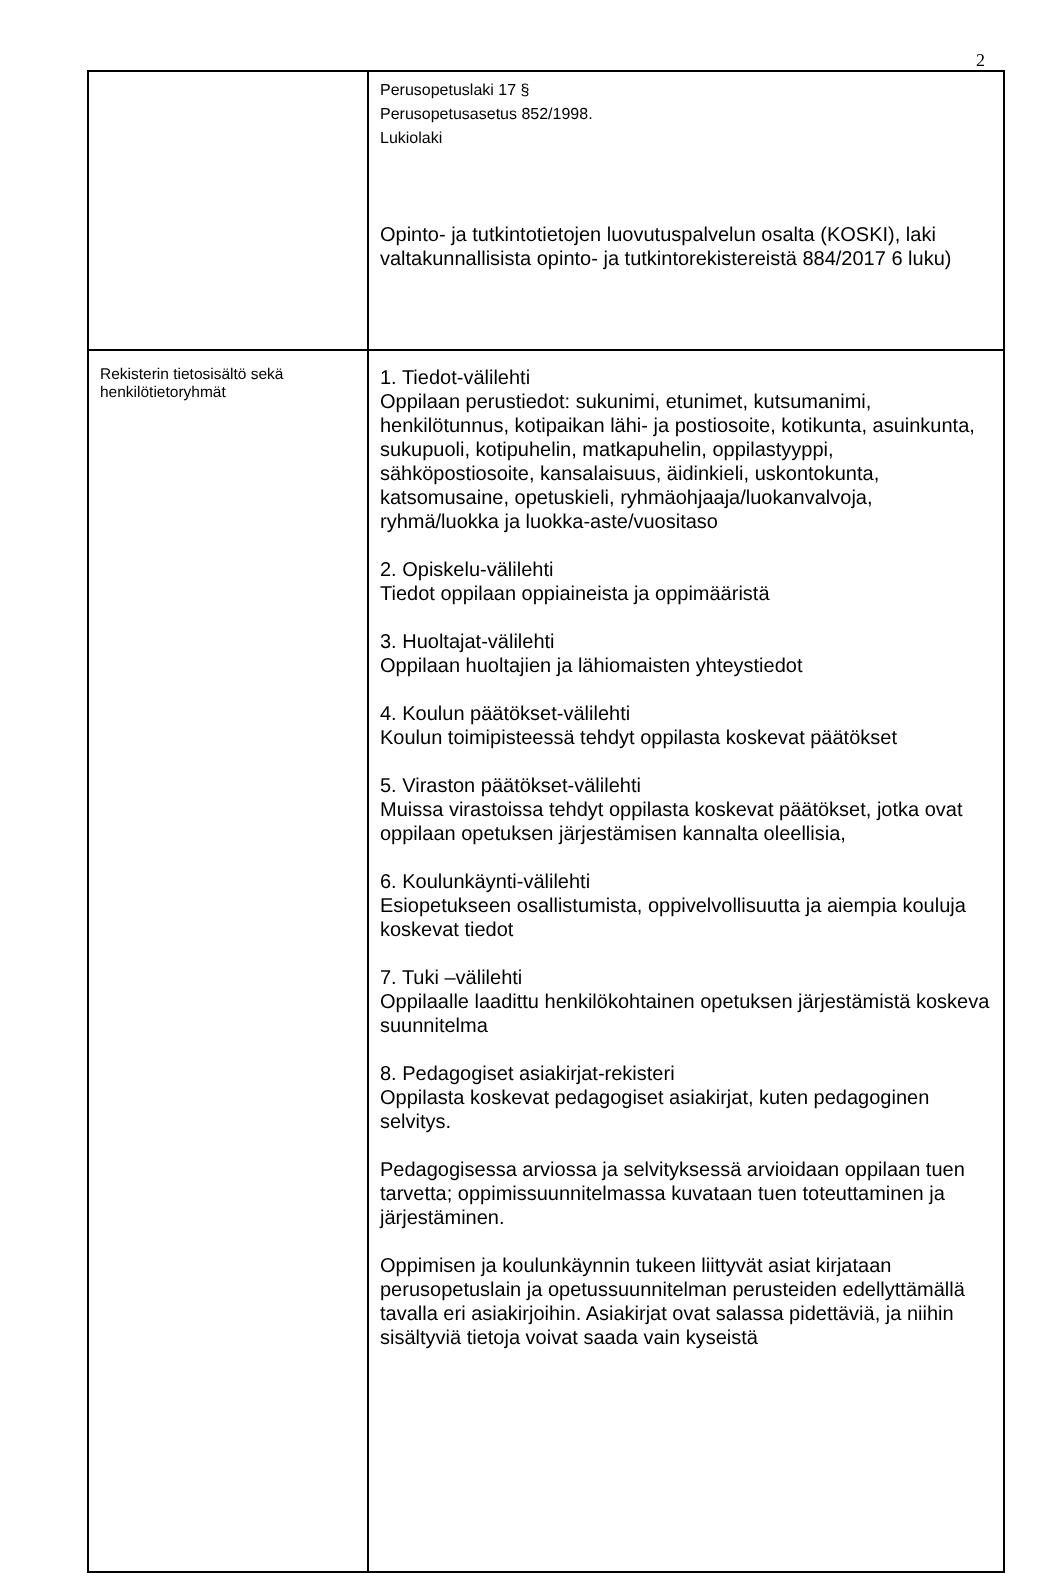2
| | Perusopetuslaki 17 § Perusopetusasetus 852/1998. Lukiolaki Opinto- ja tutkintotietojen luovutuspalvelun osalta (KOSKI), laki valtakunnallisista opinto- ja tutkintorekistereistä 884/2017 6 luku) |
| Rekisterin tietosisältö sekä henkilötietoryhmät | 1. Tiedot-välilehti Oppilaan perustiedot: sukunimi, etunimet, kutsumanimi, henkilötunnus, kotipaikan lähi- ja postiosoite, kotikunta, asuinkunta, sukupuoli, kotipuhelin, matkapuhelin, oppilastyyppi, sähköpostiosoite, kansalaisuus, äidinkieli, uskontokunta, katsomusaine, opetuskieli, ryhmäohjaaja/luokanvalvoja, ryhmä/luokka ja luokka-aste/vuositaso 2. Opiskelu-välilehti Tiedot oppilaan oppiaineista ja oppimääristä 3. Huoltajat-välilehti Oppilaan huoltajien ja lähiomaisten yhteystiedot 4. Koulun päätökset-välilehti Koulun toimipisteessä tehdyt oppilasta koskevat päätökset 5. Viraston päätökset-välilehti Muissa virastoissa tehdyt oppilasta koskevat päätökset, jotka ovat oppilaan opetuksen järjestämisen kannalta oleellisia, 6. Koulunkäynti-välilehti Esiopetukseen osallistumista, oppivelvollisuutta ja aiempia kouluja koskevat tiedot 7. Tuki –välilehti Oppilaalle laadittu henkilökohtainen opetuksen järjestämistä koskeva suunnitelma 8. Pedagogiset asiakirjat-rekisteri Oppilasta koskevat pedagogiset asiakirjat, kuten pedagoginen selvitys. Pedagogisessa arviossa ja selvityksessä arvioidaan oppilaan tuen tarvetta; oppimissuunnitelmassa kuvataan tuen toteuttaminen ja järjestäminen. Oppimisen ja koulunkäynnin tukeen liittyvät asiat kirjataan perusopetuslain ja opetussuunnitelman perusteiden edellyttämällä tavalla eri asiakirjoihin. Asiakirjat ovat salassa pidettäviä, ja niihin sisältyviä tietoja voivat saada vain kyseistä |